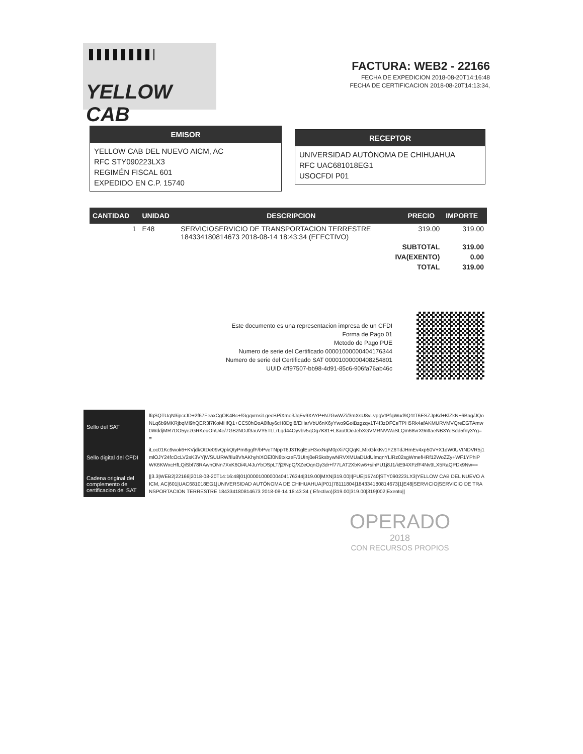YELLOW CAB
FACTURA: WEB2 - 22166
FECHA DE EXPEDICION 2018-08-20T14:16:48
FECHA DE CERTIFICACION 2018-08-20T14:13:34,
EMISOR
YELLOW CAB DEL NUEVO AICM, AC
RFC STY090223LX3
REGIMÉN FISCAL 601
EXPEDIDO EN C.P. 15740
RECEPTOR
UNIVERSIDAD AUTÓNOMA DE CHIHUAHUA
RFC UAC681018EG1
USOCFDI P01
| CANTIDAD | UNIDAD | DESCRIPCION | PRECIO | IMPORTE |
| --- | --- | --- | --- | --- |
| 1 | E48 | SERVICIOSERVICIO DE TRANSPORTACION TERRESTRE 184334180814673 2018-08-14 18:43:34 (EFECTIVO) | 319.00 | 319.00 |
| | | SUBTOTAL | | 319.00 |
| | | IVA(EXENTO) | | 0.00 |
| | | TOTAL | | 319.00 |
Este documento es una representacion impresa de un CFDI
Forma de Pago 01
Metodo de Pago PUE
Numero de serie del Certificado 00001000000404176344
Numero de serie del Certificado SAT 00001000000408254801
UUID 4ff97507-bb98-4d91-85c6-906fa76ab46c
| Sello del SAT | lfqSQTUqN3ipcrJD+2f67FeaxCgOK4Bc+/GgqvrnsiLgecBPiXmo3JqEv9XAYP+N7GwWZi/3mXsU8vLvpgVtPfqWud9Q1tT6ESZJpKd+KlZkN+6Bag/JQoNLq6b9MKRjbqMl9hQER3l7KoMHfQ1+CC50hOoA0lfuy6cH8Dgl8/EHarVbU6nX6yYwo9GoiBzgzqv1T4f3zDFCeTPH5Rk4afAKMURVMVQreEGTAmw0WddjMR7DO5yezGRKeuOhU4e/7GBzNDJf3auVY5TLLrLqd44Oyvbv5qOg7K81+L8au0OeJebXGVMRNVWaSLQm68vrX9nttaeNB3YeSdd5fny3Yg== |
| Sello digital del CFDI | iLoc01Kc9wok6+KVjdkOtDe09vQpkQtyPm8ggfF/bPveTNppT6J3TKglEuH3vxNqM0pXi7QQqKLMixGkkKv1FZ6TdJHmEv4xp50V+X1dW0UVtNDVR5j1mlOJY24fcOcLV2sK3VYjWSUURW/Ilu8VhAKhyhiXOEf0N8txkzeF/3UInj0eR5ksbywNRVXMUaDUdUlmqnYLlRz02sgWmefHRf12WoZZy+WF1YPhiPWK6KWxcHfLQiSbf78RAwnONn7XxK6Oi4U4JuYbDSpLT/j2/NpQ/XZeOqnGy3dr+f77LAT2XbKw6+sihPU1j8J1/kE94XFzfF4Nv9LX5RaQPDx9Nw== |
| Cadena original del complemento de certificacion del SAT | //3.3/WEB2/22166/2018-08-20T14:16:48/01/00001000000404176344/319.00/MXN/319.00/I/PUE/15740/STY090223LX3/YELLOW CAB DEL NUEVO AICM, AC/601/UAC681018EG1/UNIVERSIDAD AUTÓNOMA DE CHIHUAHUA/P01/78111804/184334180814673/1/E48/SERVICIO/SERVICIO DE TRANSPORTACION TERRESTRE 184334180814673 2018-08-14 18:43:34 ( Efectivo)/319.00/319.00/319/002/Exento// |
OPERADO
2018
CON RECURSOS PROPIOS